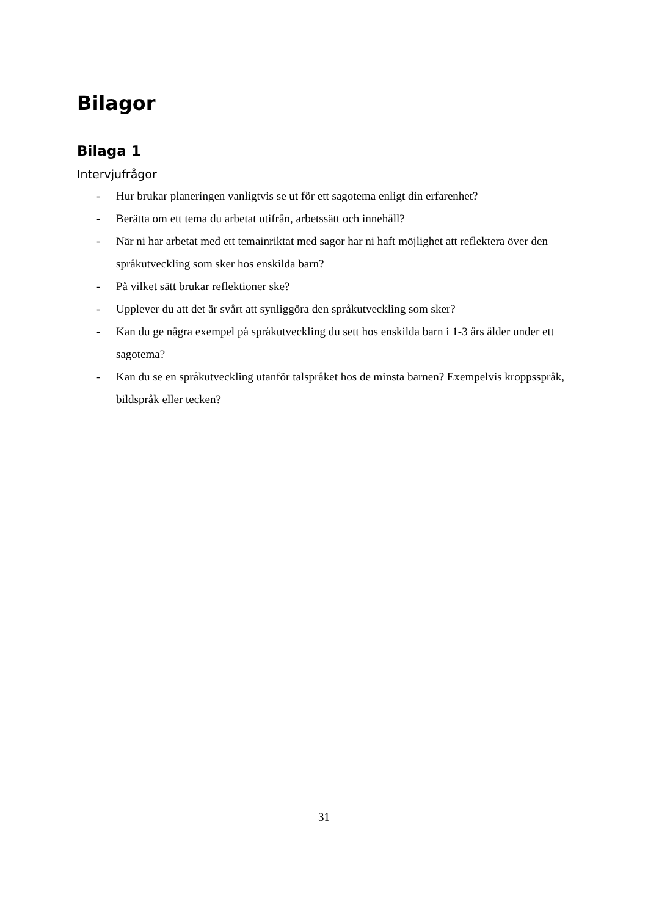Bilagor
Bilaga 1
Intervjufrågor
- Hur brukar planeringen vanligtvis se ut för ett sagotema enligt din erfarenhet?
- Berätta om ett tema du arbetat utifrån, arbetssätt och innehåll?
- När ni har arbetat med ett temainriktat med sagor har ni haft möjlighet att reflektera över den språkutveckling som sker hos enskilda barn?
- På vilket sätt brukar reflektioner ske?
- Upplever du att det är svårt att synliggöra den språkutveckling som sker?
- Kan du ge några exempel på språkutveckling du sett hos enskilda barn i 1-3 års ålder under ett sagotema?
- Kan du se en språkutveckling utanför talspråket hos de minsta barnen? Exempelvis kroppsspråk, bildspråk eller tecken?
31